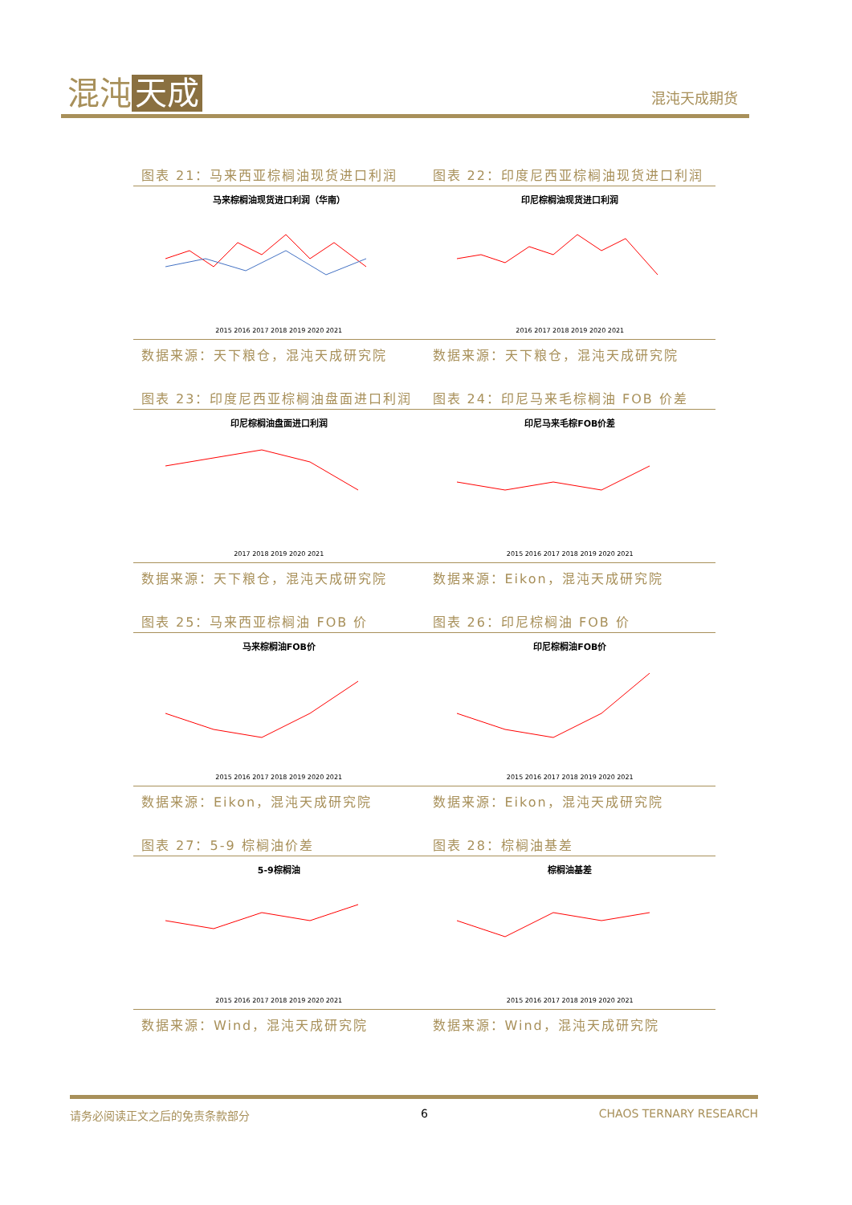混沌 天成 混沌天成期货
图表 21：马来西亚棕榈油现货进口利润 图表 22：印度尼西亚棕榈油现货进口利润
马来棕榈油现货进口利润（华南）
2015 2016 2017 2018 2019 2020 2021
印尼棕榈油现货进口利润
2016 2017 2018 2019 2020 2021
数据来源：天下粮仓，混沌天成研究院 数据来源：天下粮仓，混沌天成研究院
图表 23：印度尼西亚棕榈油盘面进口利润
图表 24：印尼马来毛棕榈油 FOB 价差
印尼棕榈油盘面进口利润
2017 2018 2019 2020 2021
印尼马来毛棕FOB价差
2015 2016 2017 2018 2019 2020 2021
数据来源：天下粮仓，混沌天成研究院 数据来源：Eikon，混沌天成研究院
图表 25：马来西亚棕榈油 FOB 价 图表 26：印尼棕榈油 FOB 价
马来棕榈油FOB价
2015 2016 2017 2018 2019 2020 2021
印尼棕榈油FOB价
2015 2016 2017 2018 2019 2020 2021
数据来源：Eikon，混沌天成研究院 数据来源：Eikon，混沌天成研究院
图表 27：5-9 棕榈油价差 图表 28：棕榈油基差
5-9棕榈油
2015 2016 2017 2018 2019 2020 2021
棕榈油基差
2015 2016 2017 2018 2019 2020 2021
数据来源：Wind，混沌天成研究院 数据来源：Wind，混沌天成研究院
请务必阅读正文之后的免责条款部分 6 CHAOS TERNARY RESEARCH